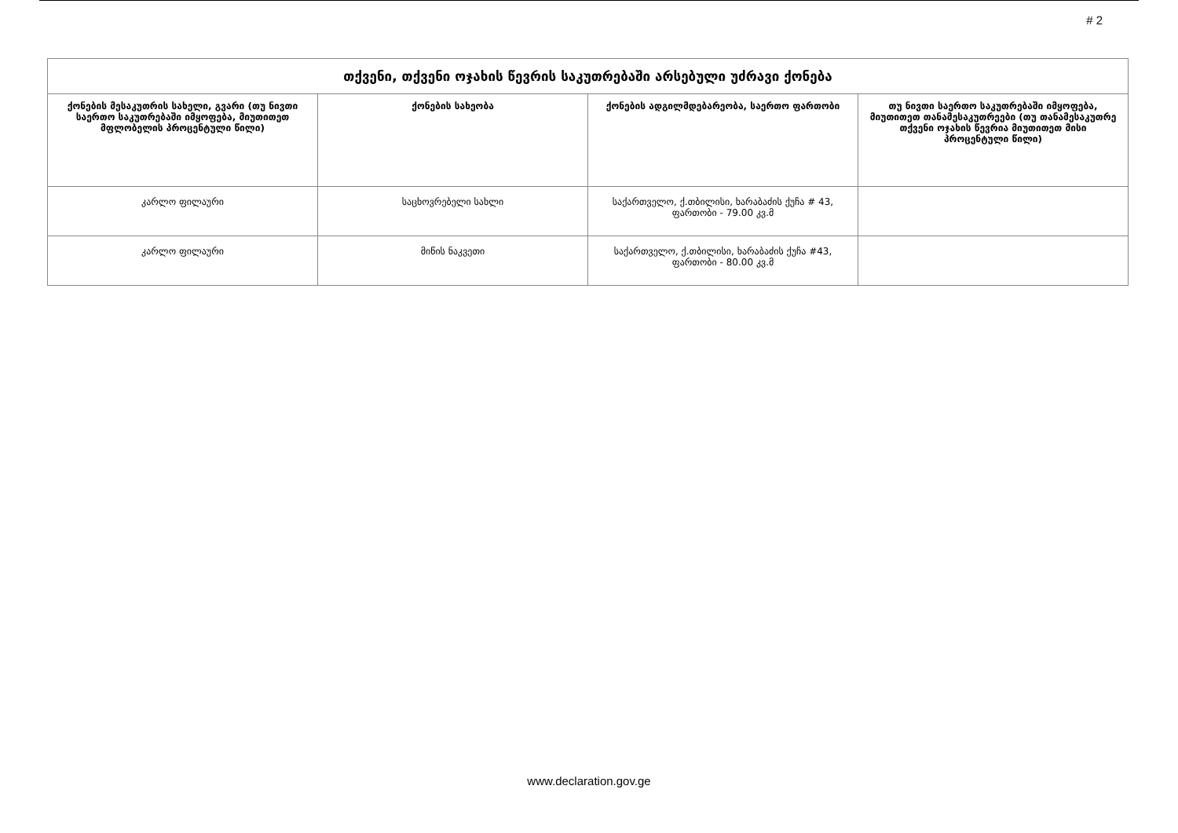# 2
| თქვენი, თქვენი ოჯახის წევრის საკუთრებაში არსებული უძრავი ქონება | | | |
| --- | --- | --- | --- |
| ქონების მესაკუთრის სახელი, გვარი (თუ ნივთი საერთო საკუთრებაში იმყოფება, მიუთითეთ მფლობელის პროცენტული წილი) | ქონების სახეობა | ქონების ადგილმდებარეობა, საერთო ფართობი | თუ ნივთი საერთო საკუთრებაში იმყოფება, მიუთითეთ თანამესაკუთრეები (თუ თანამესაკუთრე თქვენი ოჯახის წევრია მიუთითეთ მისი პროცენტული წილი) |
| კარლო ფილაური | საცხოვრებელი სახლი | საქართველო, ქ.თბილისი, ხარაბაძის ქუჩა # 43, ფართობი - 79.00 კვ.მ | |
| კარლო ფილაური | მიწის ნაკვეთი | საქართველო, ქ.თბილისი, ხარაბაძის ქუჩა #43, ფართობი - 80.00 კვ.მ | |
www.declaration.gov.ge